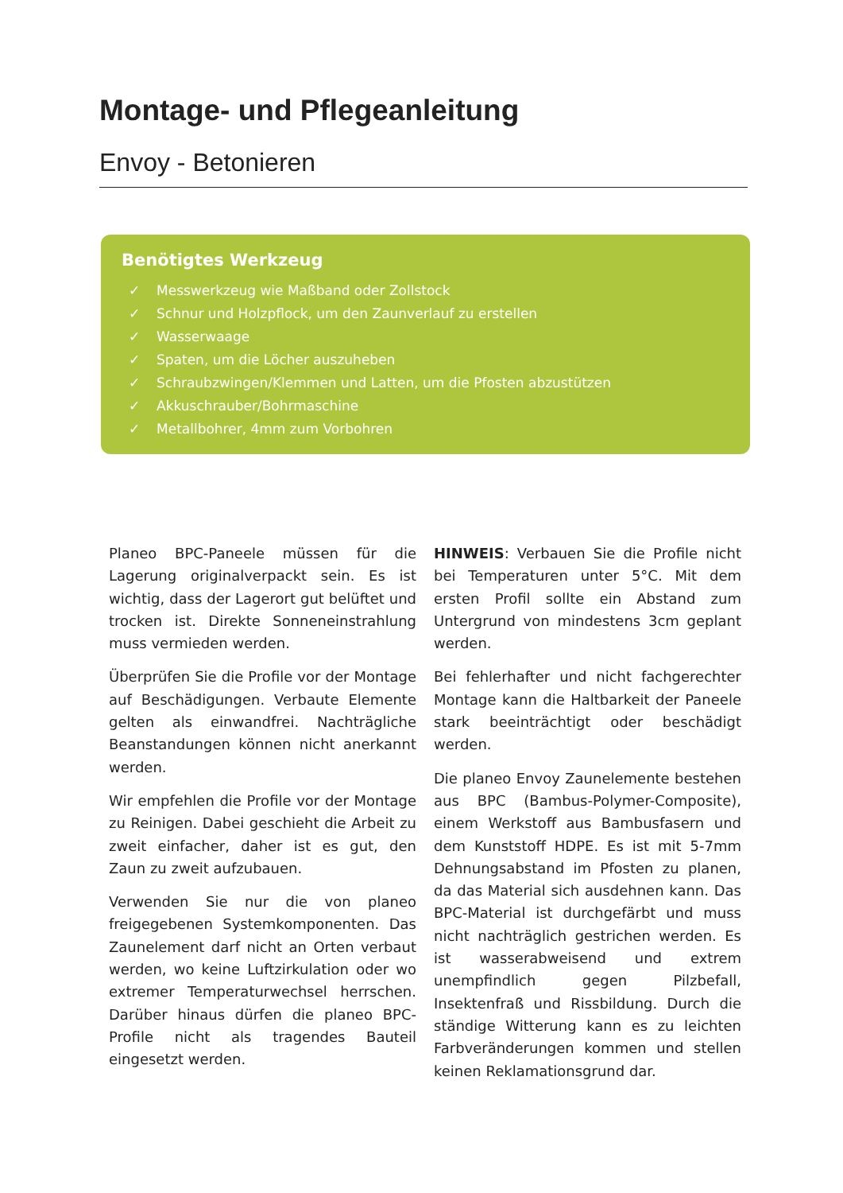Montage- und Pflegeanleitung
Envoy - Betonieren
Benötigtes Werkzeug
✓ Messwerkzeug wie Maßband oder Zollstock
✓ Schnur und Holzpflock, um den Zaunverlauf zu erstellen
✓ Wasserwaage
✓ Spaten, um die Löcher auszuheben
✓ Schraubzwingen/Klemmen und Latten, um die Pfosten abzustützen
✓ Akkuschrauber/Bohrmaschine
✓ Metallbohrer, 4mm zum Vorbohren
Planeo BPC-Paneele müssen für die Lagerung originalverpackt sein. Es ist wichtig, dass der Lagerort gut belüftet und trocken ist. Direkte Sonneneinstrahlung muss vermieden werden.
Überprüfen Sie die Profile vor der Montage auf Beschädigungen. Verbaute Elemente gelten als einwandfrei. Nachträgliche Beanstandungen können nicht anerkannt werden.
Wir empfehlen die Profile vor der Montage zu Reinigen. Dabei geschieht die Arbeit zu zweit einfacher, daher ist es gut, den Zaun zu zweit aufzubauen.
Verwenden Sie nur die von planeo freigegebenen Systemkomponenten. Das Zaunelement darf nicht an Orten verbaut werden, wo keine Luftzirkulation oder wo extremer Temperaturwechsel herrschen. Darüber hinaus dürfen die planeo BPC-Profile nicht als tragendes Bauteil eingesetzt werden.
HINWEIS: Verbauen Sie die Profile nicht bei Temperaturen unter 5°C. Mit dem ersten Profil sollte ein Abstand zum Untergrund von mindestens 3cm geplant werden.
Bei fehlerhafter und nicht fachgerechter Montage kann die Haltbarkeit der Paneele stark beeinträchtigt oder beschädigt werden.
Die planeo Envoy Zaunelemente bestehen aus BPC (Bambus-Polymer-Composite), einem Werkstoff aus Bambusfasern und dem Kunststoff HDPE. Es ist mit 5-7mm Dehnungsabstand im Pfosten zu planen, da das Material sich ausdehnen kann. Das BPC-Material ist durchgefärbt und muss nicht nachträglich gestrichen werden. Es ist wasserabweisend und extrem unempfindlich gegen Pilzbefall, Insektenfraß und Rissbildung. Durch die ständige Witterung kann es zu leichten Farbveränderungen kommen und stellen keinen Reklamationsgrund dar.